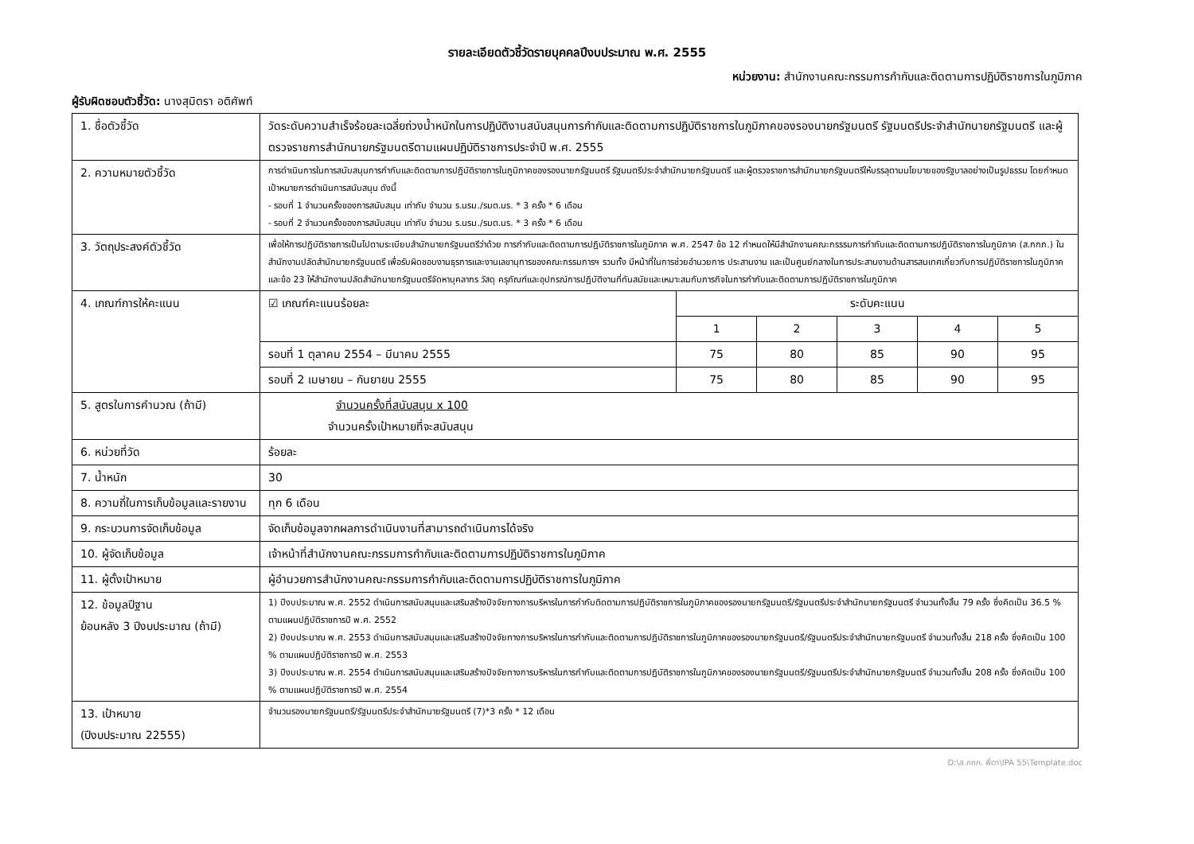รายละเอียดตัวชี้วัดรายบุคคลปีงบประมาณ พ.ศ. 2555
หน่วยงาน: สำนักงานคณะกรรมการกำกับและติดตามการปฏิบัติราชการในภูมิภาค
ผู้รับผิดชอบตัวชี้วัด: นางสุมิตรา อติศัพท์
| 1. ชื่อตัวชี้วัด | วัดระดับความสำเร็จร้อยละเฉลี่ยถ่วงน้ำหนักในการปฏิบัติงานสนับสนุนการกำกับและติดตามการปฏิบัติราชการในภูมิภาคของรองนายกรัฐมนตรี รัฐมนตรีประจำสำนักนายกรัฐมนตรี และผู้ตรวจราชการสำนักนายกรัฐมนตรีตามแผนปฏิบัติราชการประจำปี พ.ศ. 2555 | | | | | |
| 2. ความหมายตัวชี้วัด | การดำเนินการในการสนับสนุนการกำกับและติดตามการปฏิบัติราชการในภูมิภาคของรองนายกรัฐมนตรี รัฐมนตรีประจำสำนักนายกรัฐมนตรี และผู้ตรวจราชการสำนักนายกรัฐมนตรีให้บรรลุตามนโยบายของรัฐบาลอย่างเป็นรูปธรรม โดยกำหนดเป้าหมายการดำเนินการสนับสนุน ดังนี้ - รอบที่ 1 จำนวนครั้งของการสนับสนุน เท่ากับ จำนวน ร.นรม./รมต.นร. * 3 ครั้ง * 6 เดือน - รอบที่ 2 จำนวนครั้งของการสนับสนุน เท่ากับ จำนวน ร.นรม./รมต.นร. * 3 ครั้ง * 6 เดือน | | | | | |
| 3. วัตถุประสงค์ตัวชี้วัด | เพื่อให้การปฏิบัติราชการเป็นไปตามระเบียบสำนักนายกรัฐมนตรีว่าด้วย การกำกับและติดตามการปฏิบัติราชการในภูมิภาค พ.ศ. 2547 ข้อ 12 กำหนดให้มีสำนักงานคณะกรรรมการกำกับและติดตามการปฏิบัติราชการในภูมิภาค (ส.กกภ.) ในสำนักงานปลัดสำนักนายกรัฐมนตรี เพื่อรับผิดชอบงานธุรการและงานเลขานุการของคณะกรรมการฯ รวมทั้ง มีหน้าที่ในการช่วยอำนวยการ ประสานงาน และเป็นศูนย์กลางในการประสานงานด้านสารสนเทศเกี่ยวกับการปฏิบัติราชการในภูมิภาค และข้อ 23 ให้สำนักงานปลัดสำนักนายกรัฐมนตรีจัดหาบุคลากร วัสดุ ครุภัณฑ์และอุปกรณ์การปฏิบัติงานที่ทันสมัยและเหมาะสมกับภารกิจในการกำกับและติดตามการปฏิบัติราชการในภูมิภาค | | | | | |
| 4. เกณฑ์การให้คะแนน | ☑ เกณฑ์คะแนนร้อยละ | ระดับคะแนน | | | | |
| | | 1 | 2 | 3 | 4 | 5 |
| | รอบที่ 1 ตุลาคม 2554 – มีนาคม 2555 | 75 | 80 | 85 | 90 | 95 |
| | รอบที่ 2 เมษายน – กันยายน 2555 | 75 | 80 | 85 | 90 | 95 |
| 5. สูตรในการคำนวณ (ถ้ามี) | จำนวนครั้งที่สนับสนุน x 100 จำนวนครั้งเป้าหมายที่จะสนับสนุน | | | | | |
| 6. หน่วยที่วัด | ร้อยละ | | | | | |
| 7. น้ำหนัก | 30 | | | | | |
| 8. ความถี่ในการเก็บข้อมูลและรายงาน | ทุก 6 เดือน | | | | | |
| 9. กระบวนการจัดเก็บข้อมูล | จัดเก็บข้อมูลจากผลการดำเนินงานที่สามารถดำเนินการได้จริง | | | | | |
| 10. ผู้จัดเก็บข้อมูล | เจ้าหน้าที่สำนักงานคณะกรรมการกำกับและติดตามการปฏิบัติราชการในภูมิภาค | | | | | |
| 11. ผู้ตั้งเป้าหมาย | ผู้อำนวยการสำนักงานคณะกรรมการกำกับและติดตามการปฏิบัติราชการในภูมิภาค | | | | | |
| 12. ข้อมูลปีฐาน ย้อนหลัง 3 ปีงบประมาณ (ถ้ามี) | 1) ปีงบประมาณ พ.ศ. 2552 ดำเนินการสนับสนุนและเสริมสร้างปัจจัยทางการบริหารในการกำกับติดตามการปฏิบัติราชการในภูมิภาคของรองนายกรัฐมนตรี/รัฐมนตรีประจำสำนักนายกรัฐมนตรี จำนวนทั้งสิ้น 79 ครั้ง ซึ่งคิดเป็น 36.5 % ตามแผนปฏิบัติราชการปี พ.ศ. 2552 2) ปีงบประมาณ พ.ศ. 2553 ดำเนินการสนับสนุนและเสริมสร้างปัจจัยทางการบริหารในการกำกับและติดตามการปฏิบัติราชการในภูมิภาคของรองนายกรัฐมนตรี/รัฐมนตรีประจำสำนักนายกรัฐมนตรี จำนวนทั้งสิ้น 218 ครั้ง ซึ่งคิดเป็น 100 % ตามแผนปฏิบัติราชการปี พ.ศ. 2553 3) ปีงบประมาณ พ.ศ. 2554 ดำเนินการสนับสนุนและเสริมสร้างปัจจัยทางการบริหารในการกำกับและติดตามการปฏิบัติราชการในภูมิภาคของรองนายกรัฐมนตรี/รัฐมนตรีประจำสำนักนายกรัฐมนตรี จำนวนทั้งสิ้น 208 ครั้ง ซึ่งคิดเป็น 100 % ตามแผนปฏิบัติราชการปี พ.ศ. 2554 | | | | | |
| 13. เป้าหมาย (ปีงบประมาณ 22555) | จำนวนรองนายกรัฐมนตรี/รัฐมนตรีประจำสำนักนายรัฐมนตรี (7)*3 ครั้ง * 12 เดือน | | | | | |
D:\ส.กกภ. พี่ตา\IPA 55\Template.doc